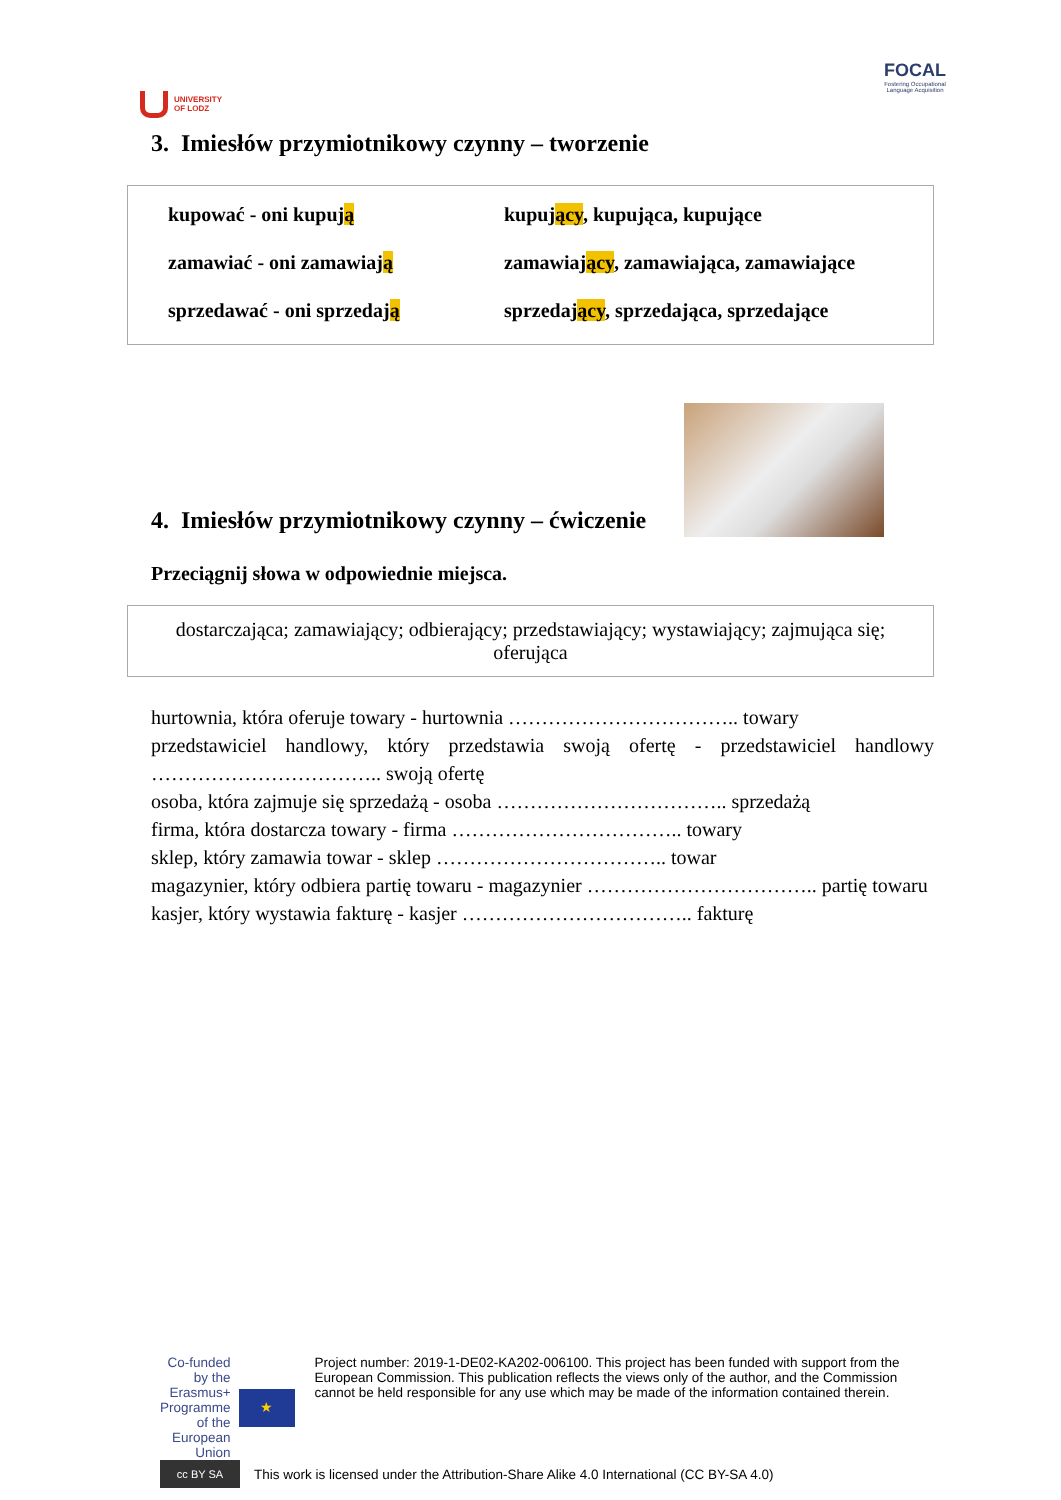UNIVERSITY
OF LODZ
FOCAL
Fostering Occupational
Language Acquisition
3. Imiesłów przymiotnikowy czynny – tworzenie
| kupować - oni kupuj ą | kupuj ący , kupująca, kupujące |
| zamawiać - oni zamawiaj ą | zamawiaj ący , zamawiająca, zamawiające |
| sprzedawać - oni sprzedaj ą | sprzedaj ący , sprzedająca, sprzedające |
4. Imiesłów przymiotnikowy czynny – ćwiczenie
Przeciągnij słowa w odpowiednie miejsca.
dostarczająca; zamawiający; odbierający; przedstawiający; wystawiający; zajmująca się; oferująca
hurtownia, która oferuje towary - hurtownia …………………………….. towary
przedstawiciel handlowy, który przedstawia swoją ofertę - przedstawiciel handlowy …………………………….. swoją ofertę
osoba, która zajmuje się sprzedażą - osoba …………………………….. sprzedażą
firma, która dostarcza towary - firma …………………………….. towary
sklep, który zamawia towar - sklep …………………………….. towar
magazynier, który odbiera partię towaru - magazynier …………………………….. partię towaru
kasjer, który wystawia fakturę - kasjer …………………………….. fakturę
Co-funded by the Erasmus+ Programme of the European Union
★
Project number: 2019-1-DE02-KA202-006100. This project has been funded with support from the European Commission. This publication reflects the views only of the author, and the Commission cannot be held responsible for any use which may be made of the information contained therein.
cc BY SA
This work is licensed under the Attribution-Share Alike 4.0 International (CC BY-SA 4.0)